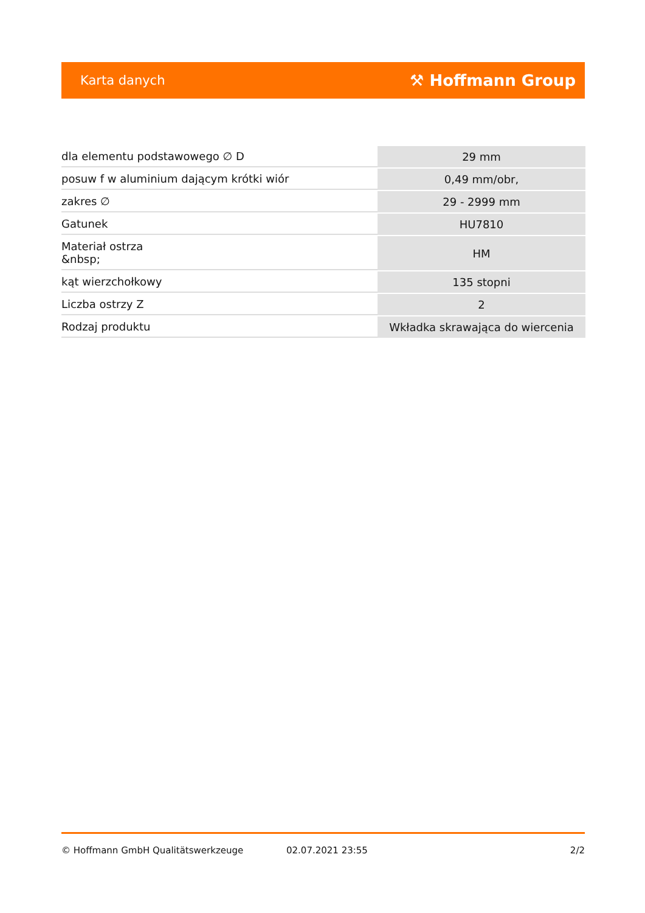Karta danych ⚒ Hoffmann Group
| dla elementu podstawowego ∅ D | 29 mm |
| posuw f w aluminium dającym krótki wiór | 0,49 mm/obr, |
| zakres ∅ | 29 - 2999 mm |
| Gatunek | HU7810 |
| Materiał ostrza &nbsp; | HM |
| kąt wierzchołkowy | 135 stopni |
| Liczba ostrzy Z | 2 |
| Rodzaj produktu | Wkładka skrawająca do wiercenia |
© Hoffmann GmbH Qualitätswerkzeuge 02.07.2021 23:55 2/2